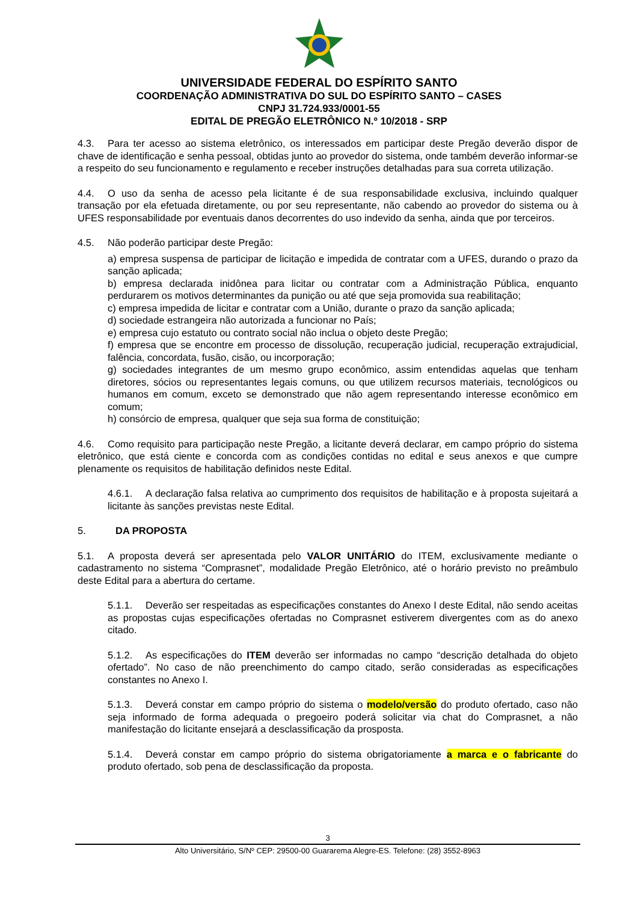UNIVERSIDADE FEDERAL DO ESPÍRITO SANTO
COORDENAÇÃO ADMINISTRATIVA DO SUL DO ESPÍRITO SANTO – CASES
CNPJ 31.724.933/0001-55
EDITAL DE PREGÃO ELETRÔNICO N.º 10/2018 - SRP
4.3. Para ter acesso ao sistema eletrônico, os interessados em participar deste Pregão deverão dispor de chave de identificação e senha pessoal, obtidas junto ao provedor do sistema, onde também deverão informar-se a respeito do seu funcionamento e regulamento e receber instruções detalhadas para sua correta utilização.
4.4. O uso da senha de acesso pela licitante é de sua responsabilidade exclusiva, incluindo qualquer transação por ela efetuada diretamente, ou por seu representante, não cabendo ao provedor do sistema ou à UFES responsabilidade por eventuais danos decorrentes do uso indevido da senha, ainda que por terceiros.
4.5. Não poderão participar deste Pregão:
a) empresa suspensa de participar de licitação e impedida de contratar com a UFES, durando o prazo da sanção aplicada;
b) empresa declarada inidônea para licitar ou contratar com a Administração Pública, enquanto perdurarem os motivos determinantes da punição ou até que seja promovida sua reabilitação;
c) empresa impedida de licitar e contratar com a União, durante o prazo da sanção aplicada;
d) sociedade estrangeira não autorizada a funcionar no País;
e) empresa cujo estatuto ou contrato social não inclua o objeto deste Pregão;
f) empresa que se encontre em processo de dissolução, recuperação judicial, recuperação extrajudicial, falência, concordata, fusão, cisão, ou incorporação;
g) sociedades integrantes de um mesmo grupo econômico, assim entendidas aquelas que tenham diretores, sócios ou representantes legais comuns, ou que utilizem recursos materiais, tecnológicos ou humanos em comum, exceto se demonstrado que não agem representando interesse econômico em comum;
h) consórcio de empresa, qualquer que seja sua forma de constituição;
4.6. Como requisito para participação neste Pregão, a licitante deverá declarar, em campo próprio do sistema eletrônico, que está ciente e concorda com as condições contidas no edital e seus anexos e que cumpre plenamente os requisitos de habilitação definidos neste Edital.
4.6.1. A declaração falsa relativa ao cumprimento dos requisitos de habilitação e à proposta sujeitará a licitante às sanções previstas neste Edital.
5. DA PROPOSTA
5.1. A proposta deverá ser apresentada pelo VALOR UNITÁRIO do ITEM, exclusivamente mediante o cadastramento no sistema “Comprasnet”, modalidade Pregão Eletrônico, até o horário previsto no preâmbulo deste Edital para a abertura do certame.
5.1.1. Deverão ser respeitadas as especificações constantes do Anexo I deste Edital, não sendo aceitas as propostas cujas especificações ofertadas no Comprasnet estiverem divergentes com as do anexo citado.
5.1.2. As especificações do ITEM deverão ser informadas no campo “descrição detalhada do objeto ofertado”. No caso de não preenchimento do campo citado, serão consideradas as especificações constantes no Anexo I.
5.1.3. Deverá constar em campo próprio do sistema o modelo/versão do produto ofertado, caso não seja informado de forma adequada o pregoeiro poderá solicitar via chat do Comprasnet, a não manifestação do licitante ensejará a desclassificação da prosposta.
5.1.4. Deverá constar em campo próprio do sistema obrigatoriamente a marca e o fabricante do produto ofertado, sob pena de desclassificação da proposta.
3
Alto Universitário, S/Nº CEP: 29500-00 Guararema Alegre-ES. Telefone: (28) 3552-8963